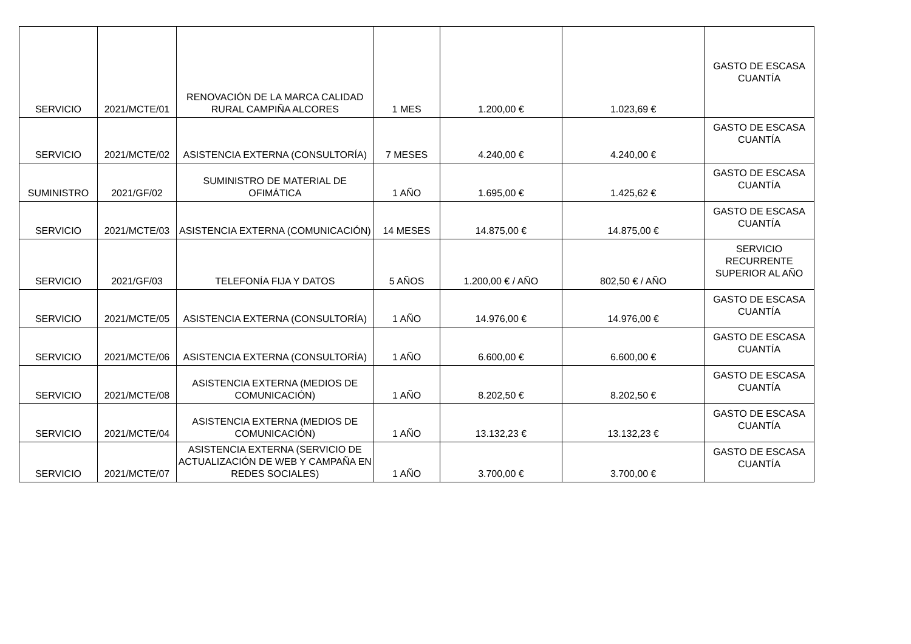| SERVICIO | 2021/MCTE/01 | RENOVACIÓN DE LA MARCA CALIDAD RURAL CAMPIÑA ALCORES | 1 MES | 1.200,00 € | 1.023,69 € | GASTO DE ESCASA CUANTÍA |
| SERVICIO | 2021/MCTE/02 | ASISTENCIA EXTERNA (CONSULTORÍA) | 7 MESES | 4.240,00 € | 4.240,00 € | GASTO DE ESCASA CUANTÍA |
| SUMINISTRO | 2021/GF/02 | SUMINISTRO DE MATERIAL DE OFIMÁTICA | 1 AÑO | 1.695,00 € | 1.425,62 € | GASTO DE ESCASA CUANTÍA |
| SERVICIO | 2021/MCTE/03 | ASISTENCIA EXTERNA (COMUNICACIÓN) | 14 MESES | 14.875,00 € | 14.875,00 € | GASTO DE ESCASA CUANTÍA |
| SERVICIO | 2021/GF/03 | TELEFONÍA FIJA Y DATOS | 5 AÑOS | 1.200,00 € / AÑO | 802,50 € / AÑO | SERVICIO RECURRENTE SUPERIOR AL AÑO |
| SERVICIO | 2021/MCTE/05 | ASISTENCIA EXTERNA (CONSULTORÍA) | 1 AÑO | 14.976,00 € | 14.976,00 € | GASTO DE ESCASA CUANTÍA |
| SERVICIO | 2021/MCTE/06 | ASISTENCIA EXTERNA (CONSULTORÍA) | 1 AÑO | 6.600,00 € | 6.600,00 € | GASTO DE ESCASA CUANTÍA |
| SERVICIO | 2021/MCTE/08 | ASISTENCIA EXTERNA (MEDIOS DE COMUNICACIÓN) | 1 AÑO | 8.202,50 € | 8.202,50 € | GASTO DE ESCASA CUANTÍA |
| SERVICIO | 2021/MCTE/04 | ASISTENCIA EXTERNA (MEDIOS DE COMUNICACIÓN) | 1 AÑO | 13.132,23 € | 13.132,23 € | GASTO DE ESCASA CUANTÍA |
| SERVICIO | 2021/MCTE/07 | ASISTENCIA EXTERNA (SERVICIO DE ACTUALIZACIÓN DE WEB Y CAMPAÑA EN REDES SOCIALES) | 1 AÑO | 3.700,00 € | 3.700,00 € | GASTO DE ESCASA CUANTÍA |